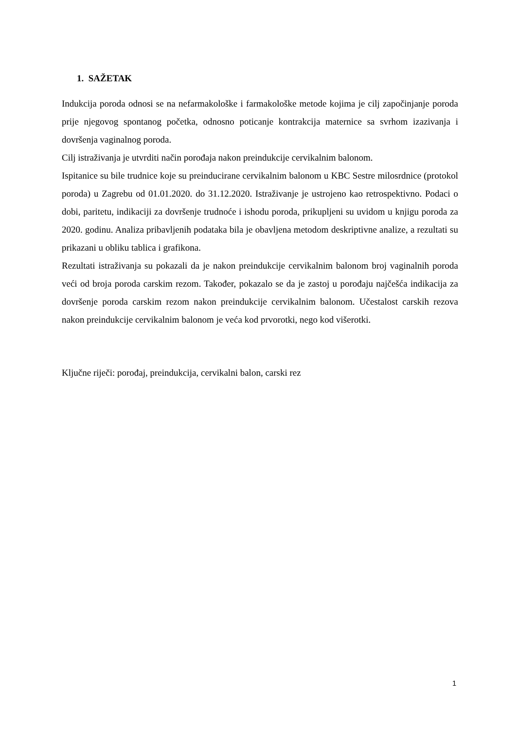1. SAŽETAK
Indukcija poroda odnosi se na nefarmakološke i farmakološke metode kojima je cilj započinjanje poroda prije njegovog spontanog početka, odnosno poticanje kontrakcija maternice sa svrhom izazivanja i dovršenja vaginalnog poroda.
Cilj istraživanja je utvrditi način porođaja nakon preindukcije cervikalnim balonom.
Ispitanice su bile trudnice koje su preinducirane cervikalnim balonom u KBC Sestre milosrdnice (protokol poroda) u Zagrebu od 01.01.2020. do 31.12.2020. Istraživanje je ustrojeno kao retrospektivno. Podaci o dobi, paritetu, indikaciji za dovršenje trudnoće i ishodu poroda, prikupljeni su uvidom u knjigu poroda za 2020. godinu. Analiza pribavljenih podataka bila je obavljena metodom deskriptivne analize, a rezultati su prikazani u obliku tablica i grafikona.
Rezultati istraživanja su pokazali da je nakon preindukcije cervikalnim balonom broj vaginalnih poroda veći od broja poroda carskim rezom. Također, pokazalo se da je zastoj u porođaju najčešća indikacija za dovršenje poroda carskim rezom nakon preindukcije cervikalnim balonom. Učestalost carskih rezova nakon preindukcije cervikalnim balonom je veća kod prvorotki, nego kod višerotki.
Ključne riječi: porođaj, preindukcija, cervikalni balon, carski rez
1